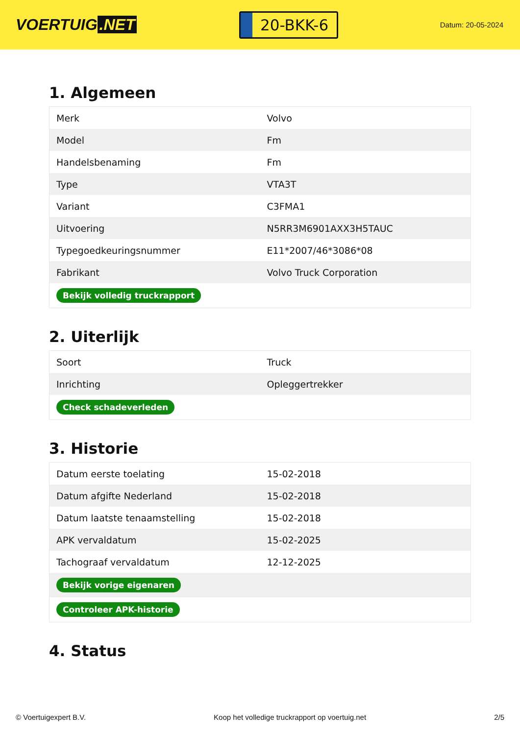VOERTUIG.NET
20-BKK-6
Datum: 20-05-2024
1. Algemeen
| Merk | Volvo |
| Model | Fm |
| Handelsbenaming | Fm |
| Type | VTA3T |
| Variant | C3FMA1 |
| Uitvoering | N5RR3M6901AXX3H5TAUC |
| Typegoedkeuringsnummer | E11*2007/46*3086*08 |
| Fabrikant | Volvo Truck Corporation |
| Bekijk volledig truckrapport | |
2. Uiterlijk
| Soort | Truck |
| Inrichting | Opleggertrekker |
| Check schadeverleden | |
3. Historie
| Datum eerste toelating | 15-02-2018 |
| Datum afgifte Nederland | 15-02-2018 |
| Datum laatste tenaamstelling | 15-02-2018 |
| APK vervaldatum | 15-02-2025 |
| Tachograaf vervaldatum | 12-12-2025 |
| Bekijk vorige eigenaren | |
| Controleer APK-historie | |
4. Status
© Voertuigexpert B.V. Koop het volledige truckrapport op voertuig.net 2/5